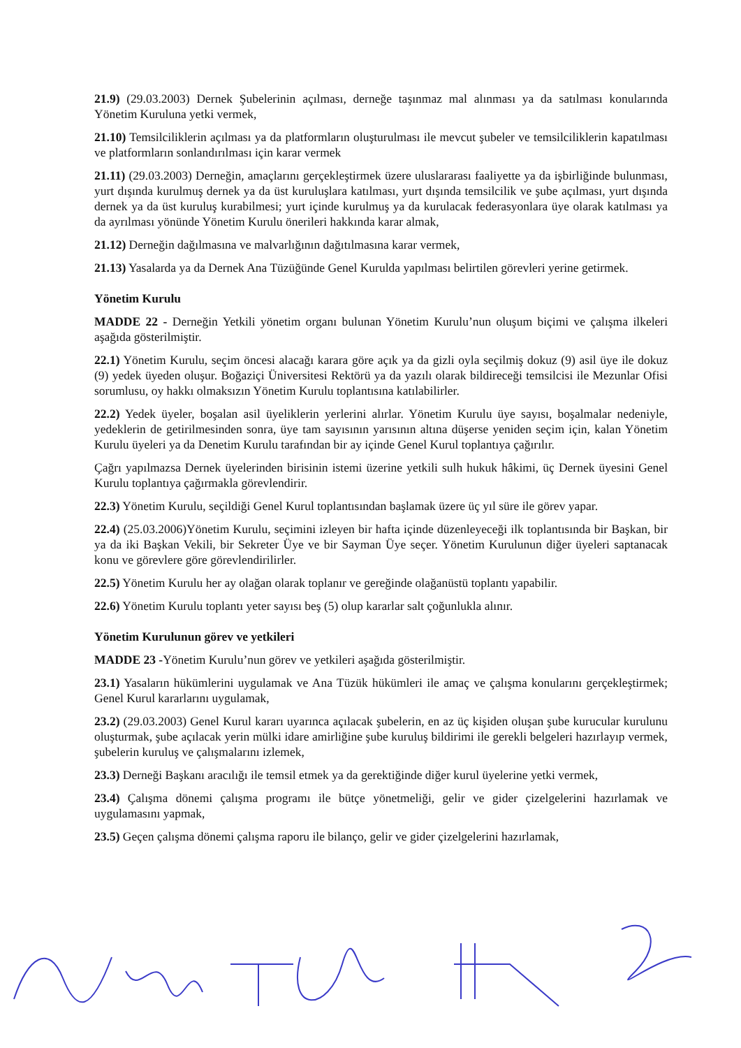21.9) (29.03.2003) Dernek Şubelerinin açılması, derneğe taşınmaz mal alınması ya da satılması konularında Yönetim Kuruluna yetki vermek,
21.10) Temsilciliklerin açılması ya da platformların oluşturulması ile mevcut şubeler ve temsilciliklerin kapatılması ve platformların sonlandırılması için karar vermek
21.11) (29.03.2003) Derneğin, amaçlarını gerçekleştirmek üzere uluslararası faaliyette ya da işbirliğinde bulunması, yurt dışında kurulmuş dernek ya da üst kuruluşlara katılması, yurt dışında temsilcilik ve şube açılması, yurt dışında dernek ya da üst kuruluş kurabilmesi; yurt içinde kurulmuş ya da kurulacak federasyonlara üye olarak katılması ya da ayrılması yönünde Yönetim Kurulu önerileri hakkında karar almak,
21.12) Derneğin dağılmasına ve malvarlığının dağıtılmasına karar vermek,
21.13) Yasalarda ya da Dernek Ana Tüzüğünde Genel Kurulda yapılması belirtilen görevleri yerine getirmek.
Yönetim Kurulu
MADDE 22 - Derneğin Yetkili yönetim organı bulunan Yönetim Kurulu’nun oluşum biçimi ve çalışma ilkeleri aşağıda gösterilmiştir.
22.1) Yönetim Kurulu, seçim öncesi alacağı karara göre açık ya da gizli oyla seçilmiş dokuz (9) asil üye ile dokuz (9) yedek üyeden oluşur. Boğaziçi Üniversitesi Rektörü ya da yazılı olarak bildireceği temsilcisi ile Mezunlar Ofisi sorumlusu, oy hakkı olmaksızın Yönetim Kurulu toplantısına katılabilirler.
22.2) Yedek üyeler, boşalan asil üyeliklerin yerlerini alırlar. Yönetim Kurulu üye sayısı, boşalmalar nedeniyle, yedeklerin de getirilmesinden sonra, üye tam sayısının yarısının altına düşerse yeniden seçim için, kalan Yönetim Kurulu üyeleri ya da Denetim Kurulu tarafından bir ay içinde Genel Kurul toplantıya çağırılır.
Çağrı yapılmazsa Dernek üyelerinden birisinin istemi üzerine yetkili sulh hukuk hâkimi, üç Dernek üyesini Genel Kurulu toplantıya çağırmakla görevlendirir.
22.3) Yönetim Kurulu, seçildiği Genel Kurul toplantısından başlamak üzere üç yıl süre ile görev yapar.
22.4) (25.03.2006)Yönetim Kurulu, seçimini izleyen bir hafta içinde düzenleyeceği ilk toplantısında bir Başkan, bir ya da iki Başkan Vekili, bir Sekreter Üye ve bir Sayman Üye seçer. Yönetim Kurulunun diğer üyeleri saptanacak konu ve görevlere göre görevlendirilirler.
22.5) Yönetim Kurulu her ay olağan olarak toplanır ve gereğinde olağanüstü toplantı yapabilir.
22.6) Yönetim Kurulu toplantı yeter sayısı beş (5) olup kararlar salt çoğunlukla alınır.
Yönetim Kurulunun görev ve yetkileri
MADDE 23 -Yönetim Kurulu’nun görev ve yetkileri aşağıda gösterilmiştir.
23.1) Yasaların hükümlerini uygulamak ve Ana Tüzük hükümleri ile amaç ve çalışma konularını gerçekleştirmek; Genel Kurul kararlarını uygulamak,
23.2) (29.03.2003) Genel Kurul kararı uyarınca açılacak şubelerin, en az üç kişiden oluşan şube kurucular kurulunu oluşturmak, şube açılacak yerin mülki idare amirliğine şube kuruluş bildirimi ile gerekli belgeleri hazırlayıp vermek, şubelerin kuruluş ve çalışmalarını izlemek,
23.3) Derneği Başkanı aracılığı ile temsil etmek ya da gerektiğinde diğer kurul üyelerine yetki vermek,
23.4) Çalışma dönemi çalışma programı ile bütçe yönetmeliği, gelir ve gider çizelgelerini hazırlamak ve uygulamasını yapmak,
23.5) Geçen çalışma dönemi çalışma raporu ile bilanço, gelir ve gider çizelgelerini hazırlamak,